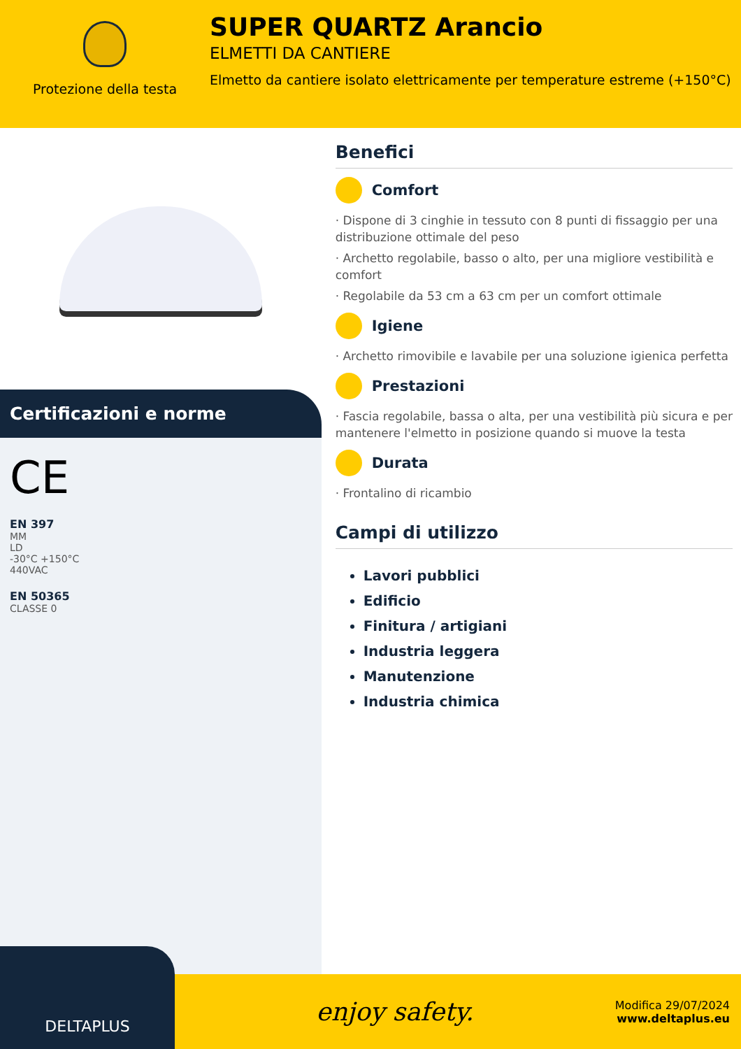Protezione della testa
SUPER QUARTZ Arancio
ELMETTI DA CANTIERE
Elmetto da cantiere isolato elettricamente per temperature estreme (+150°C)
Certificazioni e norme
CE
EN 397
MM
LD
-30°C +150°C
440VAC
EN 50365
CLASSE 0
Benefici
Comfort
· Dispone di 3 cinghie in tessuto con 8 punti di fissaggio per una distribuzione ottimale del peso
· Archetto regolabile, basso o alto, per una migliore vestibilità e comfort
· Regolabile da 53 cm a 63 cm per un comfort ottimale
Igiene
· Archetto rimovibile e lavabile per una soluzione igienica perfetta
Prestazioni
· Fascia regolabile, bassa o alta, per una vestibilità più sicura e per mantenere l'elmetto in posizione quando si muove la testa
Durata
· Frontalino di ricambio
Campi di utilizzo
Lavori pubblici
Edificio
Finitura / artigiani
Industria leggera
Manutenzione
Industria chimica
DELTAPLUS
enjoy safety.
Modifica 29/07/2024
www.deltaplus.eu